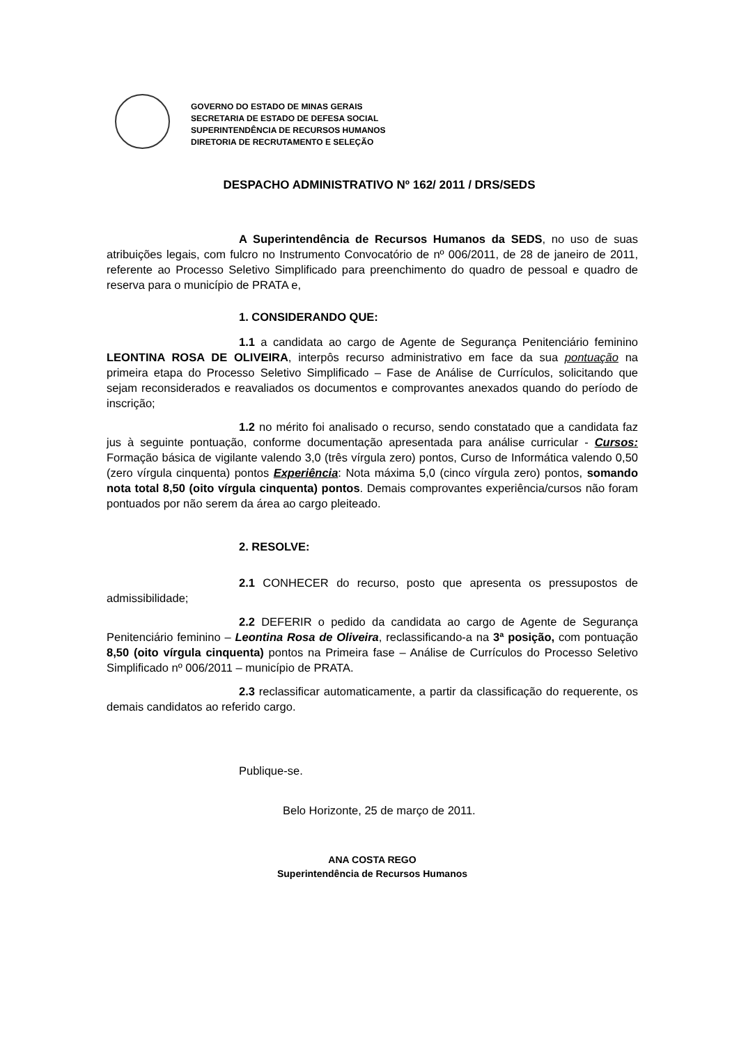GOVERNO DO ESTADO DE MINAS GERAIS
SECRETARIA DE ESTADO DE DEFESA SOCIAL
SUPERINTENDÊNCIA DE RECURSOS HUMANOS
DIRETORIA DE RECRUTAMENTO E SELEÇÃO
DESPACHO ADMINISTRATIVO Nº 162/ 2011 / DRS/SEDS
A Superintendência de Recursos Humanos da SEDS, no uso de suas atribuições legais, com fulcro no Instrumento Convocatório de nº 006/2011, de 28 de janeiro de 2011, referente ao Processo Seletivo Simplificado para preenchimento do quadro de pessoal e quadro de reserva para o município de PRATA e,
1. CONSIDERANDO QUE:
1.1 a candidata ao cargo de Agente de Segurança Penitenciário feminino LEONTINA ROSA DE OLIVEIRA, interpôs recurso administrativo em face da sua pontuação na primeira etapa do Processo Seletivo Simplificado – Fase de Análise de Currículos, solicitando que sejam reconsiderados e reavaliados os documentos e comprovantes anexados quando do período de inscrição;
1.2 no mérito foi analisado o recurso, sendo constatado que a candidata faz jus à seguinte pontuação, conforme documentação apresentada para análise curricular - Cursos: Formação básica de vigilante valendo 3,0 (três vírgula zero) pontos, Curso de Informática valendo 0,50 (zero vírgula cinquenta) pontos Experiência: Nota máxima 5,0 (cinco vírgula zero) pontos, somando nota total 8,50 (oito vírgula cinquenta) pontos. Demais comprovantes experiência/cursos não foram pontuados por não serem da área ao cargo pleiteado.
2. RESOLVE:
2.1 CONHECER do recurso, posto que apresenta os pressupostos de admissibilidade;
2.2 DEFERIR o pedido da candidata ao cargo de Agente de Segurança Penitenciário feminino – Leontina Rosa de Oliveira, reclassificando-a na 3ª posição, com pontuação 8,50 (oito vírgula cinquenta) pontos na Primeira fase – Análise de Currículos do Processo Seletivo Simplificado nº 006/2011 – município de PRATA.
2.3 reclassificar automaticamente, a partir da classificação do requerente, os demais candidatos ao referido cargo.
Publique-se.
Belo Horizonte, 25 de março de 2011.
ANA COSTA REGO
Superintendência de Recursos Humanos